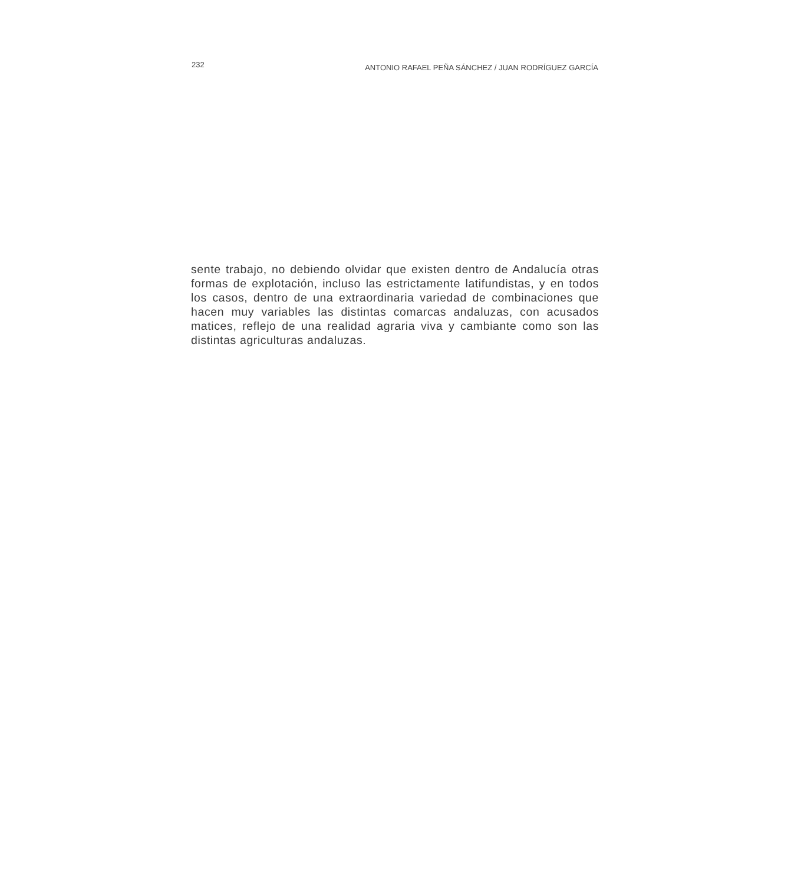232 ANTONIO RAFAEL PEÑA SÁNCHEZ / JUAN RODRÍGUEZ GARCÍA
sente trabajo, no debiendo olvidar que existen dentro de Andalucía otras formas de explotación, incluso las estrictamente latifundistas, y en todos los casos, dentro de una extraordinaria variedad de combinaciones que hacen muy variables las distintas comarcas andaluzas, con acusados matices, reflejo de una realidad agraria viva y cambiante como son las distintas agriculturas andaluzas.